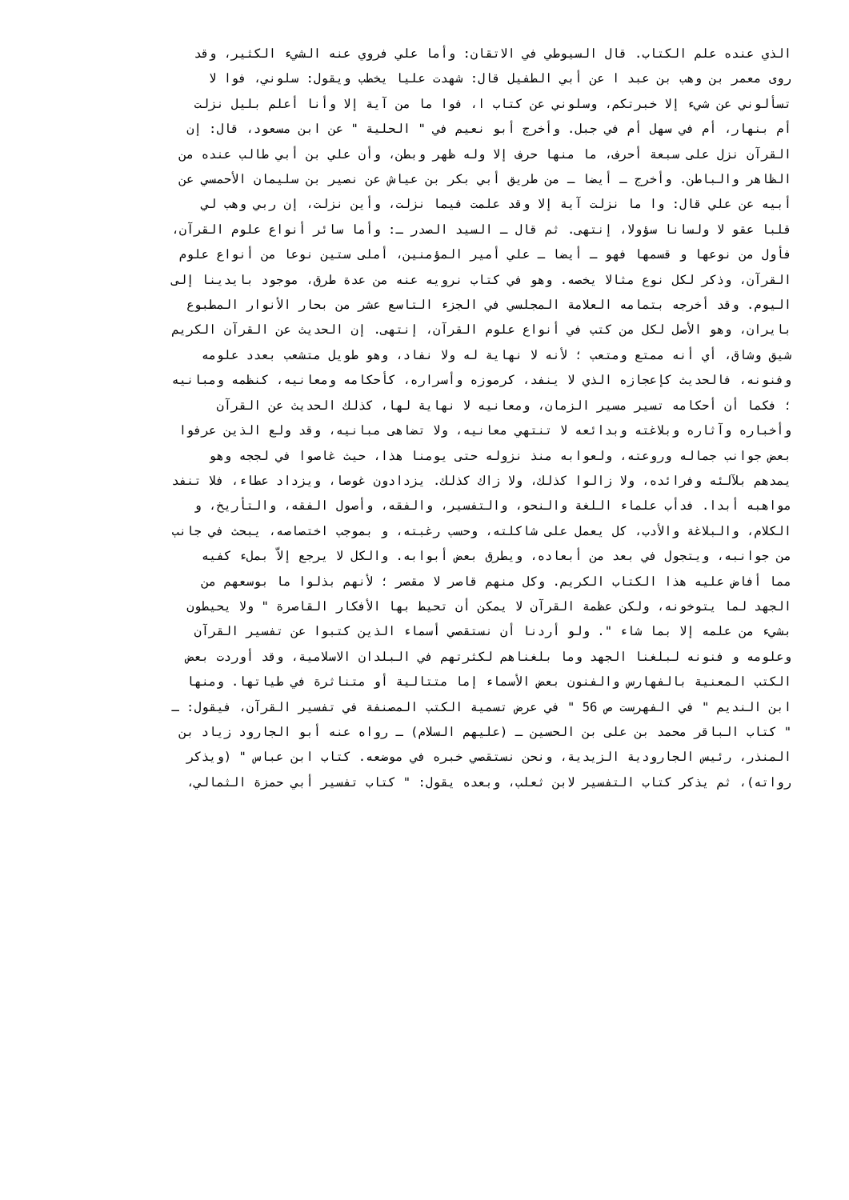الذي عنده علم الكتاب. قال السيوطي في الاتقان: وأما علي فروي عنه الشيء الكثير، وقد
روى معمر بن وهب بن عبد ا عن أبي الطفيل قال: شهدت عليا يخطب ويقول: سلوني، فوا لا
تسألوني عن شيء إلا خبرتكم، وسلوني عن كتاب ا، فوا ما من آية إلا وأنا أعلم بليل نزلت
أم بنهار، أم في سهل أم في جبل. وأخرج أبو نعيم في " الحلية " عن ابن مسعود، قال: إن
القرآن نزل على سبعة أحرف، ما منها حرف إلا وله ظهر وبطن، وأن علي بن أبي طالب عنده من
الظاهر والباطن. وأخرج ـ أيضا ـ من طريق أبي بكر بن عياش عن نصير بن سليمان الأحمسي عن
أبيه عن علي قال: وا ما نزلت آية إلا وقد علمت فيما نزلت، وأين نزلت، إن ربي وهب لي
قلبا عقو لا ولسانا سؤولا، إنتهى. ثم قال ـ السيد الصدر ـ: وأما سائر أنواع علوم القرآن،
فأول من نوعها و قسمها فهو ـ أيضا ـ علي أمير المؤمنين، أملى ستين نوعا من أنواع علوم
القرآن، وذكر لكل نوع مثالا يخصه. وهو في كتاب نرويه عنه من عدة طرق، موجود بايدينا إلى
اليوم. وقد أخرجه بتمامه العلامة المجلسي في الجزء التاسع عشر من بحار الأنوار المطبوع
بايران، وهو الأصل لكل من كتب في أنواع علوم القرآن، إنتهى. إن الحديث عن القرآن الكريم
شيق وشاق، أي أنه ممتع ومتعب ؛ لأنه لا نهاية له ولا نفاد، وهو طويل متشعب بعدد علومه
وفنونه، فالحديث كإعجازه الذي لا ينفد، كرموزه وأسراره، كأحكامه ومعانيه، كنظمه ومبانيه
؛ فكما أن أحكامه تسير مسير الزمان، ومعانيه لا نهاية لها، كذلك الحديث عن القرآن
وأخباره وآثاره وبلاغته وبدائعه لا تنتهي معانيه، ولا تضاهى مبانيه، وقد ولع الذين عرفوا
بعض جوانب جماله وروعته، ولعوابه منذ نزوله حتى يومنا هذا، حيث غاصوا في لججه وهو
يمدهم بلآلئه وفرائده، ولا زالوا كذلك، ولا زاك كذلك. يزدادون غوصا، ويزداد عطاء، فلا تنفد
مواهبه أبدا. فدأب علماء اللغة والنحو، والتفسير، والفقه، وأصول الفقه، والتأريخ، و
الكلام، والبلاغة والأدب، كل يعمل على شاكلته، وحسب رغبته، و بموجب اختصاصه، يبحث في جانب
من جوانبه، ويتجول في بعد من أبعاده، ويطرق بعض أبوابه. والكل لا يرجع إلاّ بملء كفيه
مما أفاض عليه هذا الكتاب الكريم. وكل منهم قاصر لا مقصر ؛ لأنهم بذلوا ما بوسعهم من
الجهد لما يتوخونه، ولكن عظمة القرآن لا يمكن أن تحيط بها الأفكار القاصرة " ولا يحيطون
بشيء من علمه إلا بما شاء ". ولو أردنا أن نستقصي أسماء الذين كتبوا عن تفسير القرآن
وعلومه و فنونه لبلغنا الجهد وما بلغناهم لكثرتهم في البلدان الاسلامية، وقد أوردت بعض
الكتب المعنية بالفهارس والفنون بعض الأسماء إما متتالية أو متناثرة في طياتها. ومنها
ابن النديم " في الفهرست ص 56 " في عرض تسمية الكتب المصنفة في تفسير القرآن، فيقول: ـ
" كتاب الباقر محمد بن على بن الحسين ـ (عليهم السلام) ـ رواه عنه أبو الجارود زياد بن
المنذر، رئيس الجارودية الزيدية، ونحن نستقصي خبره في موضعه. كتاب ابن عباس " (ويذكر
رواته)، ثم يذكر كتاب التفسير لابن ثعلب، وبعده يقول: " كتاب تفسير أبي حمزة الثمالي،